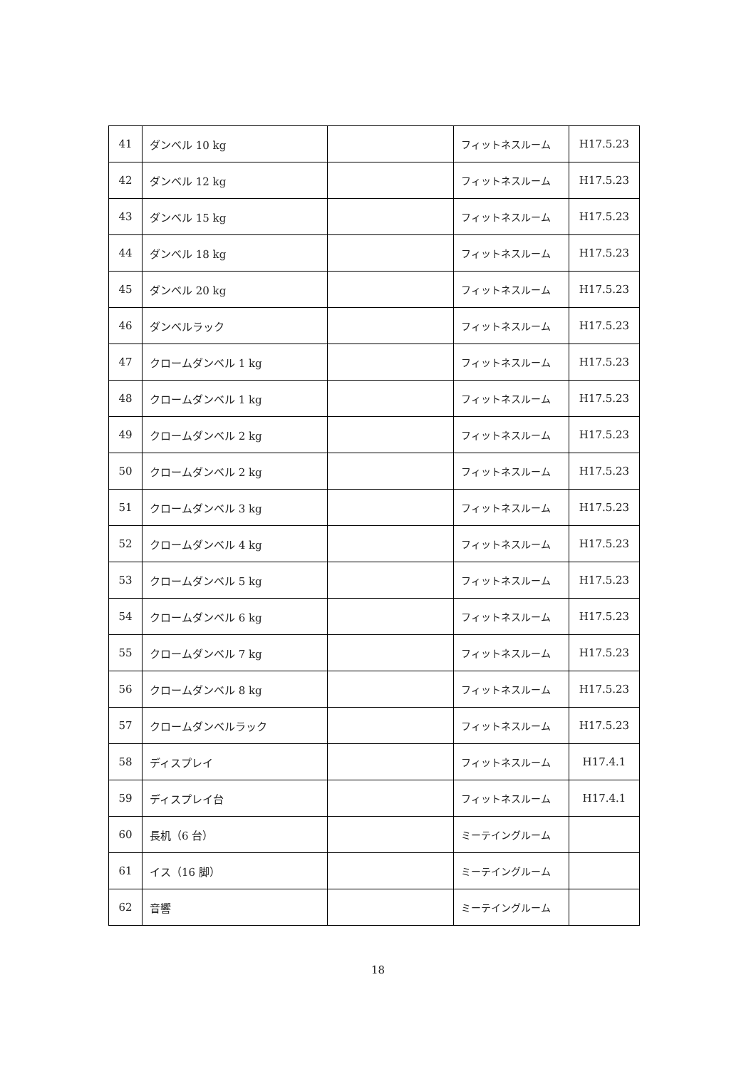| 41 | ダンベル 10 kg | | フィットネスルーム | H17.5.23 |
| 42 | ダンベル 12 kg | | フィットネスルーム | H17.5.23 |
| 43 | ダンベル 15 kg | | フィットネスルーム | H17.5.23 |
| 44 | ダンベル 18 kg | | フィットネスルーム | H17.5.23 |
| 45 | ダンベル 20 kg | | フィットネスルーム | H17.5.23 |
| 46 | ダンベルラック | | フィットネスルーム | H17.5.23 |
| 47 | クロームダンベル 1 kg | | フィットネスルーム | H17.5.23 |
| 48 | クロームダンベル 1 kg | | フィットネスルーム | H17.5.23 |
| 49 | クロームダンベル 2 kg | | フィットネスルーム | H17.5.23 |
| 50 | クロームダンベル 2 kg | | フィットネスルーム | H17.5.23 |
| 51 | クロームダンベル 3 kg | | フィットネスルーム | H17.5.23 |
| 52 | クロームダンベル 4 kg | | フィットネスルーム | H17.5.23 |
| 53 | クロームダンベル 5 kg | | フィットネスルーム | H17.5.23 |
| 54 | クロームダンベル 6 kg | | フィットネスルーム | H17.5.23 |
| 55 | クロームダンベル 7 kg | | フィットネスルーム | H17.5.23 |
| 56 | クロームダンベル 8 kg | | フィットネスルーム | H17.5.23 |
| 57 | クロームダンベルラック | | フィットネスルーム | H17.5.23 |
| 58 | ディスプレイ | | フィットネスルーム | H17.4.1 |
| 59 | ディスプレイ台 | | フィットネスルーム | H17.4.1 |
| 60 | 長机（6 台） | | ミーテイングルーム | |
| 61 | イス（16 脚） | | ミーテイングルーム | |
| 62 | 音響 | | ミーテイングルーム | |
18